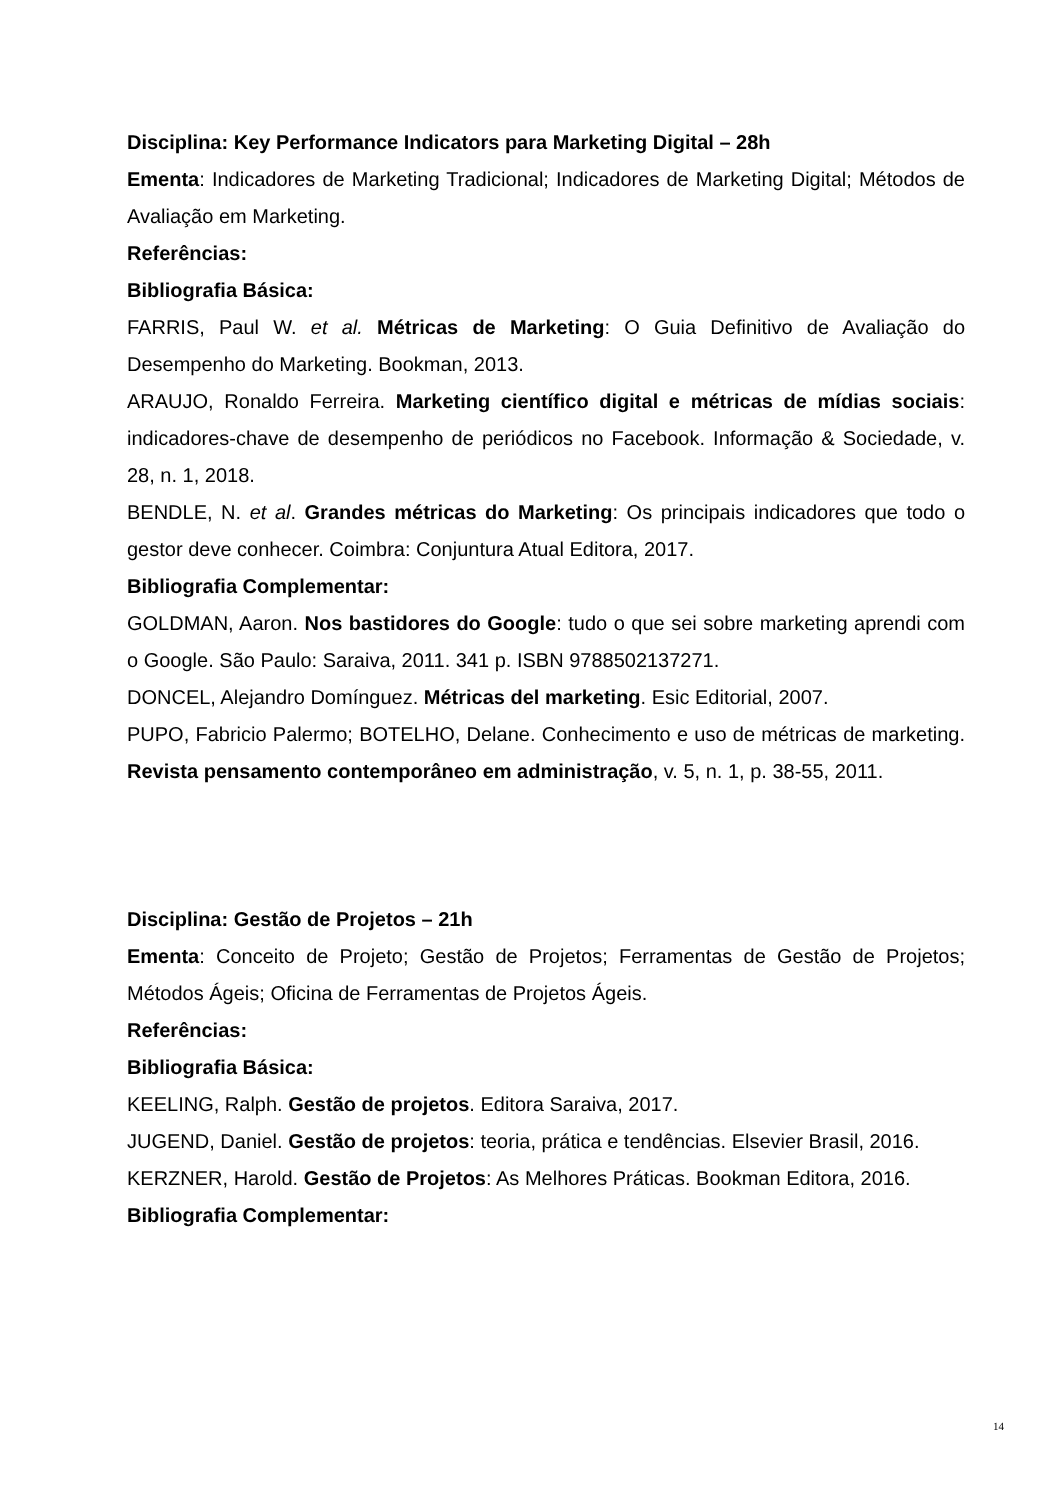Disciplina: Key Performance Indicators para Marketing Digital – 28h
Ementa: Indicadores de Marketing Tradicional; Indicadores de Marketing Digital; Métodos de Avaliação em Marketing.
Referências:
Bibliografia Básica:
FARRIS, Paul W. et al. Métricas de Marketing: O Guia Definitivo de Avaliação do Desempenho do Marketing. Bookman, 2013.
ARAUJO, Ronaldo Ferreira. Marketing científico digital e métricas de mídias sociais: indicadores-chave de desempenho de periódicos no Facebook. Informação & Sociedade, v. 28, n. 1, 2018.
BENDLE, N. et al. Grandes métricas do Marketing: Os principais indicadores que todo o gestor deve conhecer. Coimbra: Conjuntura Atual Editora, 2017.
Bibliografia Complementar:
GOLDMAN, Aaron. Nos bastidores do Google: tudo o que sei sobre marketing aprendi com o Google. São Paulo: Saraiva, 2011. 341 p. ISBN 9788502137271.
DONCEL, Alejandro Domínguez. Métricas del marketing. Esic Editorial, 2007.
PUPO, Fabricio Palermo; BOTELHO, Delane. Conhecimento e uso de métricas de marketing. Revista pensamento contemporâneo em administração, v. 5, n. 1, p. 38-55, 2011.
Disciplina: Gestão de Projetos – 21h
Ementa: Conceito de Projeto; Gestão de Projetos; Ferramentas de Gestão de Projetos; Métodos Ágeis; Oficina de Ferramentas de Projetos Ágeis.
Referências:
Bibliografia Básica:
KEELING, Ralph. Gestão de projetos. Editora Saraiva, 2017.
JUGEND, Daniel. Gestão de projetos: teoria, prática e tendências. Elsevier Brasil, 2016.
KERZNER, Harold. Gestão de Projetos: As Melhores Práticas. Bookman Editora, 2016.
Bibliografia Complementar:
14